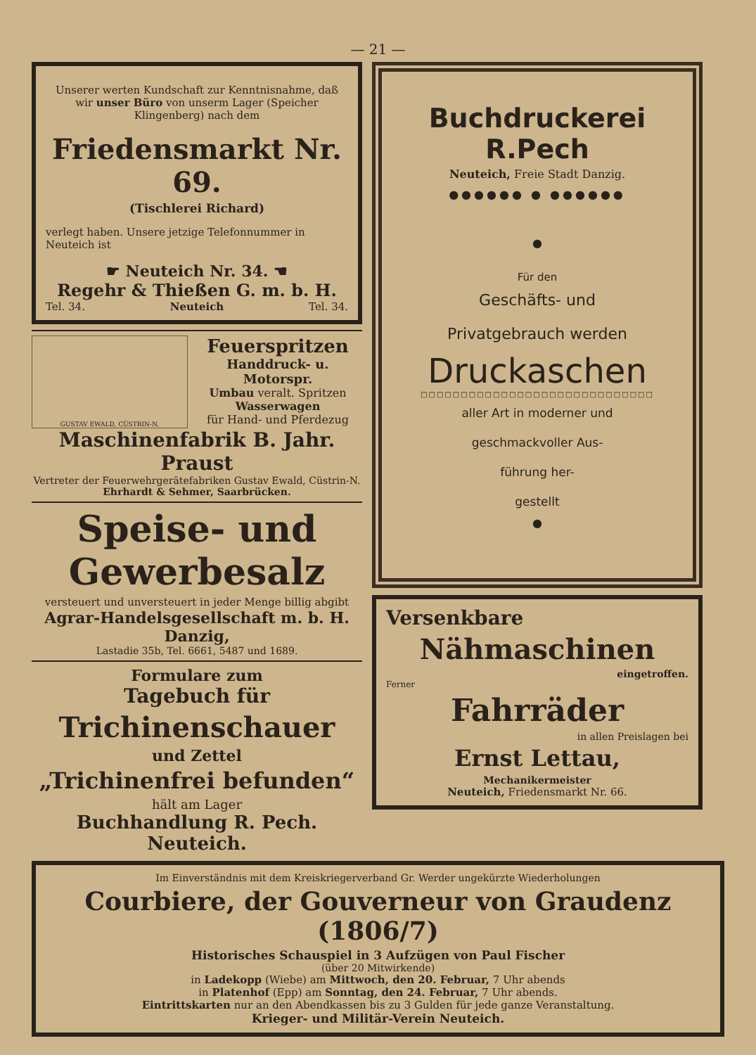— 21 —
Unserer werten Kundschaft zur Kenntnisnahme, daß wir unser Büro von unserm Lager (Speicher Klingenberg) nach dem
Friedensmarkt Nr. 69.
(Tischlerei Richard)
verlegt haben. Unsere jetzige Telefonnummer in Neuteich ist
☛ Neuteich Nr. 34. ☚
Regehr & Thießen G. m. b. H.
Tel. 34. Neuteich Tel. 34.
GUSTAV EWALD, CÜSTRIN-N.
Feuerspritzen
Handdruck- u. Motorspr.
Umbau veralt. Spritzen
Wasserwagen
für Hand- und Pferdezug
Maschinenfabrik B. Jahr. Praust
Vertreter der Feuerwehrgerätefabriken Gustav Ewald, Cüstrin-N.
Ehrhardt & Sehmer, Saarbrücken.
Speise- und Gewerbesalz
versteuert und unversteuert in jeder Menge billig abgibt
Agrar-Handelsgesellschaft m. b. H. Danzig,
Lastadie 35b, Tel. 6661, 5487 und 1689.
Formulare zum
Tagebuch für
Trichinenschauer
und Zettel
„Trichinenfrei befunden“
hält am Lager
Buchhandlung R. Pech. Neuteich.
Buchdruckerei R.Pech
Neuteich, Freie Stadt Danzig.
●●●●●● ● ●●●●●●
●
Für den
Geschäfts- und
Privatgebrauch werden
Druckaschen
□□□□□□□□□□□□□□□□□□□□□□□□□□□□□
aller Art in moderner und
geschmackvoller Aus-
führung her-
gestellt
●
Versenkbare
Nähmaschinen
eingetroffen.
Ferner
Fahrräder
in allen Preislagen bei
Ernst Lettau,
Mechanikermeister
Neuteich, Friedensmarkt Nr. 66.
Im Einverständnis mit dem Kreiskriegerverband Gr. Werder ungekürzte Wiederholungen
Courbiere, der Gouverneur von Graudenz (1806/7)
Historisches Schauspiel in 3 Aufzügen von Paul Fischer
(über 20 Mitwirkende)
in Ladekopp (Wiebe) am Mittwoch, den 20. Februar, 7 Uhr abends
in Platenhof (Epp) am Sonntag, den 24. Februar, 7 Uhr abends.
Eintrittskarten nur an den Abendkassen bis zu 3 Gulden für jede ganze Veranstaltung.
Krieger- und Militär-Verein Neuteich.